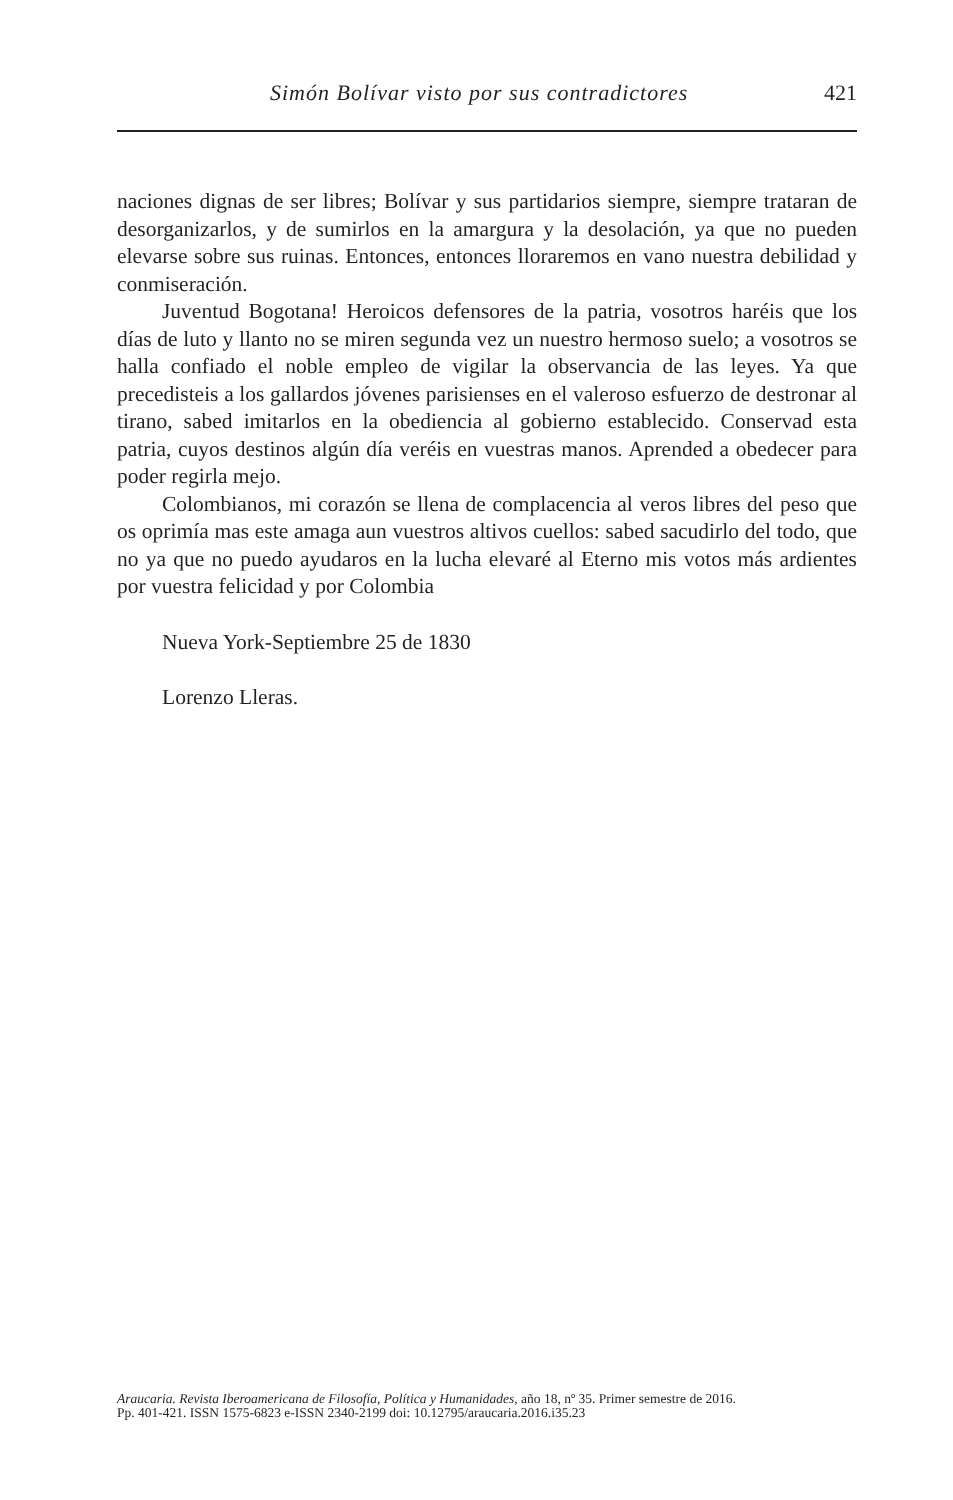Simón Bolívar visto por sus contradictores 421
naciones dignas de ser libres; Bolívar y sus partidarios siempre, siempre trataran de desorganizarlos, y de sumirlos en la amargura y la desolación, ya que no pueden elevarse sobre sus ruinas. Entonces, entonces lloraremos en vano nuestra debilidad y conmiseración.
Juventud Bogotana! Heroicos defensores de la patria, vosotros haréis que los días de luto y llanto no se miren segunda vez un nuestro hermoso suelo; a vosotros se halla confiado el noble empleo de vigilar la observancia de las leyes. Ya que precedisteis a los gallardos jóvenes parisienses en el valeroso esfuerzo de destronar al tirano, sabed imitarlos en la obediencia al gobierno establecido. Conservad esta patria, cuyos destinos algún día veréis en vuestras manos. Aprended a obedecer para poder regirla mejo.
Colombianos, mi corazón se llena de complacencia al veros libres del peso que os oprimía mas este amaga aun vuestros altivos cuellos: sabed sacudirlo del todo, que no ya que no puedo ayudaros en la lucha elevaré al Eterno mis votos más ardientes por vuestra felicidad y por Colombia
Nueva York-Septiembre 25 de 1830
Lorenzo Lleras.
Araucaria. Revista Iberoamericana de Filosofía, Política y Humanidades, año 18, nº 35. Primer semestre de 2016.
Pp. 401-421. ISSN 1575-6823 e-ISSN 2340-2199 doi: 10.12795/araucaria.2016.i35.23